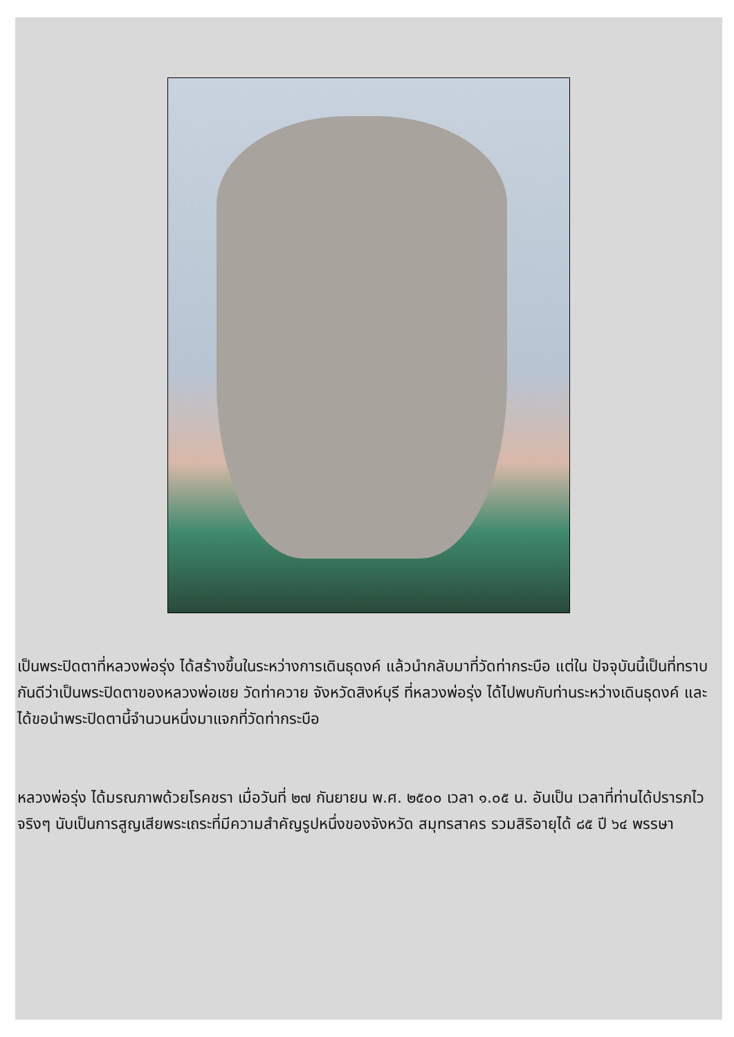เป็นพระปิดตาที่หลวงพ่อรุ่ง ได้สร้างขึ้นในระหว่างการเดินธุดงค์ แล้วนำกลับมาที่วัดท่ากระบือ แต่ใน ปัจจุบันนี้เป็นที่ทราบกันดีว่าเป็นพระปิดตาของหลวงพ่อเชย วัดท่าควาย จังหวัดสิงห์บุรี ที่หลวงพ่อรุ่ง ได้ไปพบกับท่านระหว่างเดินธุดงค์ และได้ขอนำพระปิดตานี้จำนวนหนึ่งมาแจกที่วัดท่ากระบือ
หลวงพ่อรุ่ง ได้มรณภาพด้วยโรคชรา เมื่อวันที่ ๒๗ กันยายน พ.ศ. ๒๕๐๐ เวลา ๑.๐๕ น. อันเป็น เวลาที่ท่านได้ปรารภไวจริงๆ นับเป็นการสูญเสียพระเถระที่มีความสำคัญรูปหนึ่งของจังหวัด สมุทรสาคร รวมสิริอายุได้ ๘๕ ปี ๖๔ พรรษา